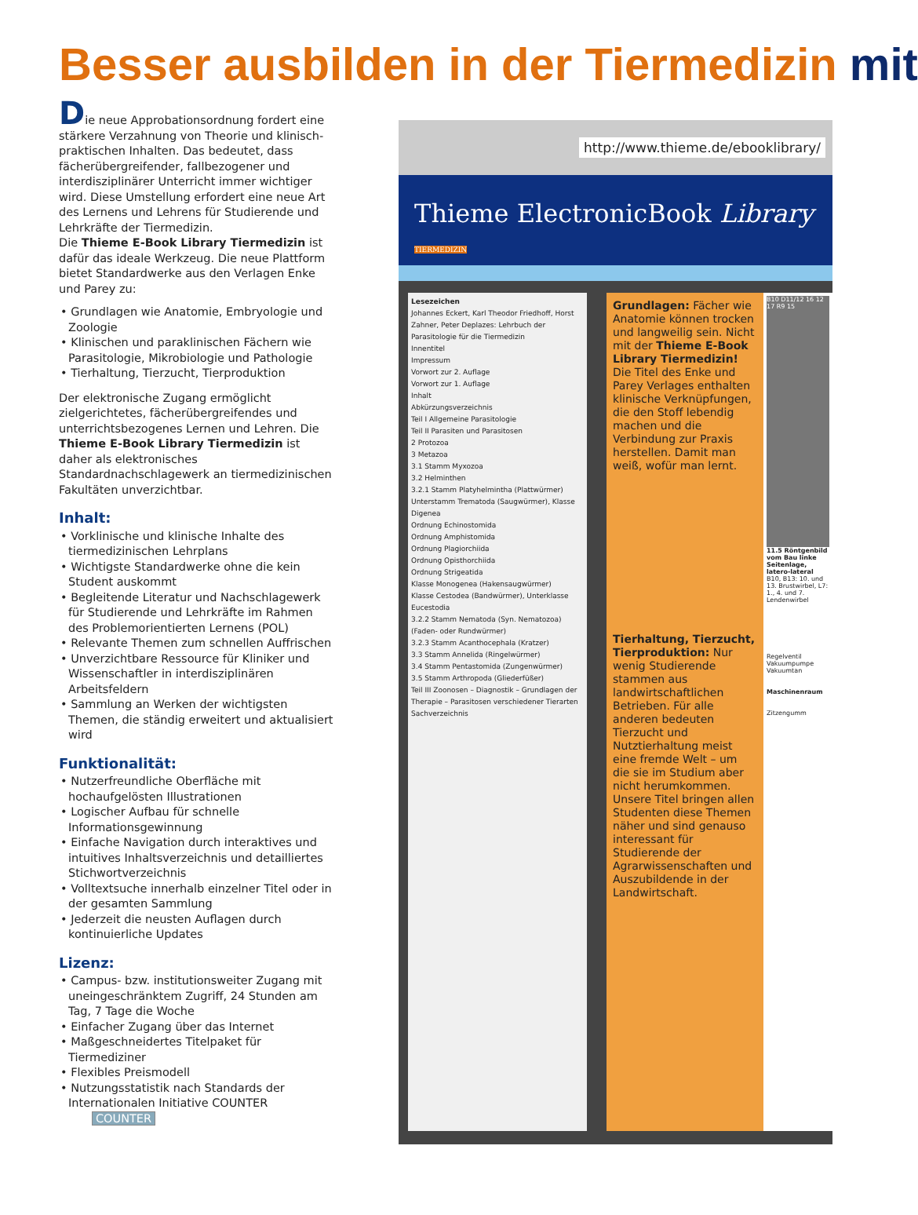Besser ausbilden in der Tiermedizin mit
Die neue Approbationsordnung fordert eine stärkere Verzahnung von Theorie und klinisch-praktischen Inhalten. Das bedeutet, dass fächerübergreifender, fallbezogener und interdisziplinärer Unterricht immer wichtiger wird. Diese Umstellung erfordert eine neue Art des Lernens und Lehrens für Studierende und Lehrkräfte der Tiermedizin.
Die Thieme E-Book Library Tiermedizin ist dafür das ideale Werkzeug. Die neue Plattform bietet Standardwerke aus den Verlagen Enke und Parey zu:
• Grundlagen wie Anatomie, Embryologie und Zoologie
• Klinischen und paraklinischen Fächern wie Parasitologie, Mikrobiologie und Pathologie
• Tierhaltung, Tierzucht, Tierproduktion
Der elektronische Zugang ermöglicht zielgerichtetes, fächerübergreifendes und unterrichtsbezogenes Lernen und Lehren. Die Thieme E-Book Library Tiermedizin ist daher als elektronisches Standardnachschlagewerk an tiermedizinischen Fakultäten unverzichtbar.
Inhalt:
• Vorklinische und klinische Inhalte des tiermedizinischen Lehrplans
• Wichtigste Standardwerke ohne die kein Student auskommt
• Begleitende Literatur und Nachschlagewerk für Studierende und Lehrkräfte im Rahmen des Problemorientierten Lernens (POL)
• Relevante Themen zum schnellen Auffrischen
• Unverzichtbare Ressource für Kliniker und Wissenschaftler in interdisziplinären Arbeitsfeldern
• Sammlung an Werken der wichtigsten Themen, die ständig erweitert und aktualisiert wird
Funktionalität:
• Nutzerfreundliche Oberfläche mit hochaufgelösten Illustrationen
• Logischer Aufbau für schnelle Informationsgewinnung
• Einfache Navigation durch interaktives und intuitives Inhaltsverzeichnis und detailliertes Stichwortverzeichnis
• Volltextsuche innerhalb einzelner Titel oder in der gesamten Sammlung
• Jederzeit die neusten Auflagen durch kontinuierliche Updates
Lizenz:
• Campus- bzw. institutionsweiter Zugang mit uneingeschränktem Zugriff, 24 Stunden am Tag, 7 Tage die Woche
• Einfacher Zugang über das Internet
• Maßgeschneidertes Titelpaket für Tiermediziner
• Flexibles Preismodell
• Nutzungsstatistik nach Standards der Internationalen Initiative COUNTER COUNTER
http://www.thieme.de/ebooklibrary/
Thieme ElectronicBook Library TIERMEDIZIN
Lesezeichen
Johannes Eckert, Karl Theodor Friedhoff, Horst Zahner, Peter Deplazes: Lehrbuch der Parasitologie für die Tiermedizin
Innentitel
Impressum
Vorwort zur 2. Auflage
Vorwort zur 1. Auflage
Inhalt
Abkürzungsverzeichnis
Teil I Allgemeine Parasitologie
Teil II Parasiten und Parasitosen
2 Protozoa
3 Metazoa
3.1 Stamm Myxozoa
3.2 Helminthen
3.2.1 Stamm Platyhelmintha (Plattwürmer)
Unterstamm Trematoda (Saugwürmer), Klasse Digenea
Ordnung Echinostomida
Ordnung Amphistomida
Ordnung Plagiorchiida
Ordnung Opisthorchiida
Ordnung Strigeatida
Klasse Monogenea (Hakensaugwürmer)
Klasse Cestodea (Bandwürmer), Unterklasse Eucestodia
3.2.2 Stamm Nematoda (Syn. Nematozoa) (Faden- oder Rundwürmer)
3.2.3 Stamm Acanthocephala (Kratzer)
3.3 Stamm Annelida (Ringelwürmer)
3.4 Stamm Pentastomida (Zungenwürmer)
3.5 Stamm Arthropoda (Gliederfüßer)
Teil III Zoonosen – Diagnostik – Grundlagen der Therapie – Parasitosen verschiedener Tierarten
Sachverzeichnis
Grundlagen: Fächer wie Anatomie können trocken und langweilig sein. Nicht mit der Thieme E-Book Library Tiermedizin! Die Titel des Enke und Parey Verlages enthalten klinische Verknüpfungen, die den Stoff lebendig machen und die Verbindung zur Praxis herstellen. Damit man weiß, wofür man lernt.
Tierhaltung, Tierzucht, Tierproduktion: Nur wenig Studierende stammen aus landwirtschaftlichen Betrieben. Für alle anderen bedeuten Tierzucht und Nutztierhaltung meist eine fremde Welt – um die sie im Studium aber nicht herumkommen. Unsere Titel bringen allen Studenten diese Themen näher und sind genauso interessant für Studierende der Agrarwissenschaften und Auszubildende in der Landwirtschaft.
B10 D11/12 16 12 17 R9 15
11.5 Röntgenbild vom Bau linke Seitenlage, latero-lateral
B10, B13: 10. und 13. Brustwirbel, L7: 1., 4. und 7. Lendenwirbel
Regelventil
Vakuumpumpe
Vakuumtan
Maschinenraum
Zitzengumm